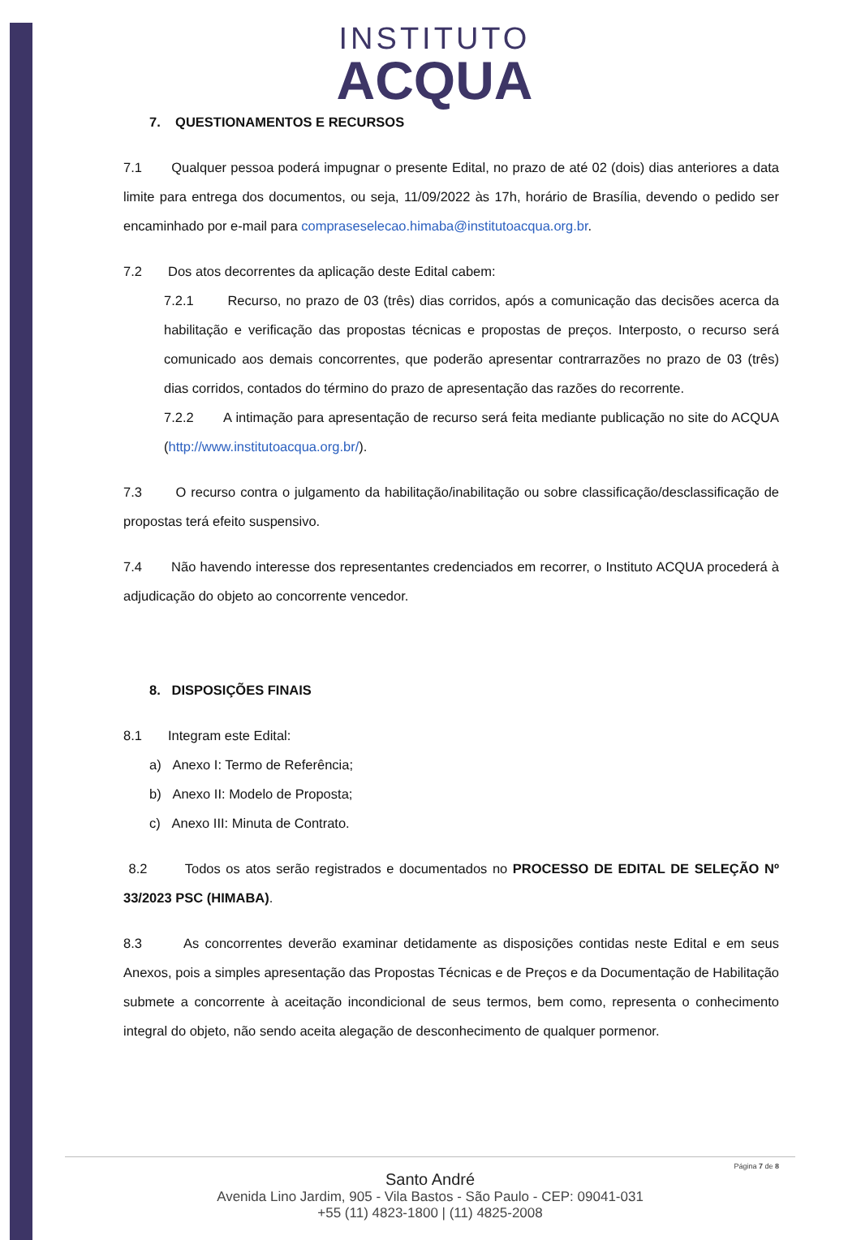INSTITUTO
ACQUA
7. QUESTIONAMENTOS E RECURSOS
7.1 Qualquer pessoa poderá impugnar o presente Edital, no prazo de até 02 (dois) dias anteriores a data limite para entrega dos documentos, ou seja, 11/09/2022 às 17h, horário de Brasília, devendo o pedido ser encaminhado por e-mail para compraseselecao.himaba@institutoacqua.org.br.
7.2 Dos atos decorrentes da aplicação deste Edital cabem:
7.2.1 Recurso, no prazo de 03 (três) dias corridos, após a comunicação das decisões acerca da habilitação e verificação das propostas técnicas e propostas de preços. Interposto, o recurso será comunicado aos demais concorrentes, que poderão apresentar contrarrazões no prazo de 03 (três) dias corridos, contados do término do prazo de apresentação das razões do recorrente.
7.2.2 A intimação para apresentação de recurso será feita mediante publicação no site do ACQUA (http://www.institutoacqua.org.br/).
7.3 O recurso contra o julgamento da habilitação/inabilitação ou sobre classificação/desclassificação de propostas terá efeito suspensivo.
7.4 Não havendo interesse dos representantes credenciados em recorrer, o Instituto ACQUA procederá à adjudicação do objeto ao concorrente vencedor.
8. DISPOSIÇÕES FINAIS
8.1 Integram este Edital:
a) Anexo I: Termo de Referência;
b) Anexo II: Modelo de Proposta;
c) Anexo III: Minuta de Contrato.
8.2 Todos os atos serão registrados e documentados no PROCESSO DE EDITAL DE SELEÇÃO Nº 33/2023 PSC (HIMABA).
8.3 As concorrentes deverão examinar detidamente as disposições contidas neste Edital e em seus Anexos, pois a simples apresentação das Propostas Técnicas e de Preços e da Documentação de Habilitação submete a concorrente à aceitação incondicional de seus termos, bem como, representa o conhecimento integral do objeto, não sendo aceita alegação de desconhecimento de qualquer pormenor.
Página 7 de 8
Santo André
Avenida Lino Jardim, 905 - Vila Bastos - São Paulo - CEP: 09041-031
+55 (11) 4823-1800 | (11) 4825-2008